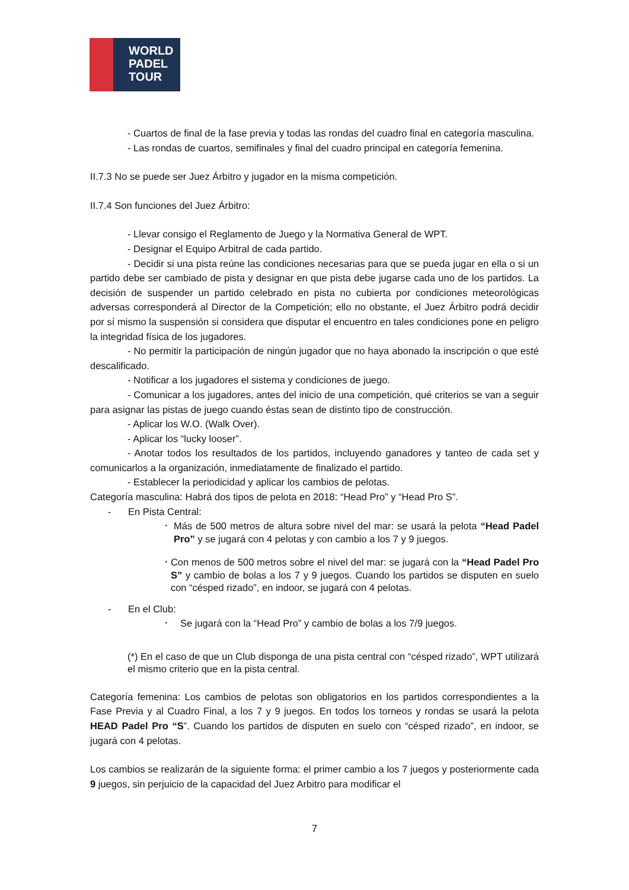WORLD
PADEL
TOUR
- Cuartos de final de la fase previa y todas las rondas del cuadro final en categoría masculina.
- Las rondas de cuartos, semifinales y final del cuadro principal en categoría femenina.
II.7.3 No se puede ser Juez Árbitro y jugador en la misma competición.
II.7.4 Son funciones del Juez Árbitro:
- Llevar consigo el Reglamento de Juego y la Normativa General de WPT.
- Designar el Equipo Arbitral de cada partido.
- Decidir si una pista reúne las condiciones necesarias para que se pueda jugar en ella o si un partido debe ser cambiado de pista y designar en que pista debe jugarse cada uno de los partidos. La decisión de suspender un partido celebrado en pista no cubierta por condiciones meteorológicas adversas corresponderá al Director de la Competición; ello no obstante, el Juez Árbitro podrá decidir por sí mismo la suspensión si considera que disputar el encuentro en tales condiciones pone en peligro la integridad física de los jugadores.
- No permitir la participación de ningún jugador que no haya abonado la inscripción o que esté descalificado.
- Notificar a los jugadores el sistema y condiciones de juego.
- Comunicar a los jugadores, antes del inicio de una competición, qué criterios se van a seguir para asignar las pistas de juego cuando éstas sean de distinto tipo de construcción.
- Aplicar los W.O. (Walk Over).
- Aplicar los “lucky looser”.
- Anotar todos los resultados de los partidos, incluyendo ganadores y tanteo de cada set y comunicarlos a la organización, inmediatamente de finalizado el partido.
- Establecer la periodicidad y aplicar los cambios de pelotas.
Categoría masculina: Habrá dos tipos de pelota en 2018: “Head Pro” y “Head Pro S”.
- En Pista Central:
‣ Más de 500 metros de altura sobre nivel del mar: se usará la pelota “Head Padel Pro” y se jugará con 4 pelotas y con cambio a los 7 y 9 juegos.
‣ Con menos de 500 metros sobre el nivel del mar: se jugará con la “Head Padel Pro S” y cambio de bolas a los 7 y 9 juegos. Cuando los partidos se disputen en suelo con “césped rizado”, en indoor, se jugará con 4 pelotas.
- En el Club:
‣ Se jugará con la “Head Pro” y cambio de bolas a los 7/9 juegos.
(*) En el caso de que un Club disponga de una pista central con “césped rizado”, WPT utilizará el mismo criterio que en la pista central.
Categoría femenina: Los cambios de pelotas son obligatorios en los partidos correspondientes a la Fase Previa y al Cuadro Final, a los 7 y 9 juegos. En todos los torneos y rondas se usará la pelota HEAD Padel Pro “S”. Cuando los partidos de disputen en suelo con “césped rizado”, en indoor, se jugará con 4 pelotas.
Los cambios se realizarán de la siguiente forma: el primer cambio a los 7 juegos y posteriormente cada 9 juegos, sin perjuicio de la capacidad del Juez Arbitro para modificar el
7